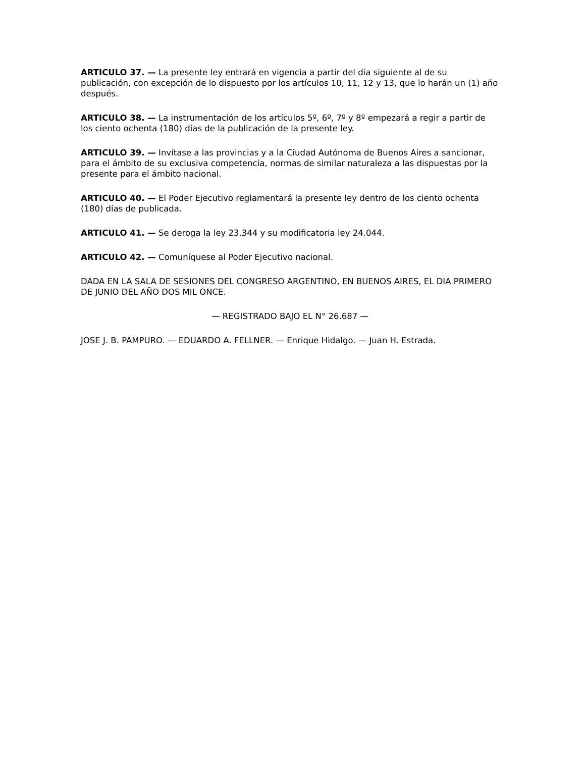ARTICULO 37. — La presente ley entrará en vigencia a partir del día siguiente al de su publicación, con excepción de lo dispuesto por los artículos 10, 11, 12 y 13, que lo harán un (1) año después.
ARTICULO 38. — La instrumentación de los artículos 5º, 6º, 7º y 8º empezará a regir a partir de los ciento ochenta (180) días de la publicación de la presente ley.
ARTICULO 39. — Invítase a las provincias y a la Ciudad Autónoma de Buenos Aires a sancionar, para el ámbito de su exclusiva competencia, normas de similar naturaleza a las dispuestas por la presente para el ámbito nacional.
ARTICULO 40. — El Poder Ejecutivo reglamentará la presente ley dentro de los ciento ochenta (180) días de publicada.
ARTICULO 41. — Se deroga la ley 23.344 y su modificatoria ley 24.044.
ARTICULO 42. — Comuníquese al Poder Ejecutivo nacional.
DADA EN LA SALA DE SESIONES DEL CONGRESO ARGENTINO, EN BUENOS AIRES, EL DIA PRIMERO DE JUNIO DEL AÑO DOS MIL ONCE.
— REGISTRADO BAJO EL N° 26.687 —
JOSE J. B. PAMPURO. — EDUARDO A. FELLNER. — Enrique Hidalgo. — Juan H. Estrada.